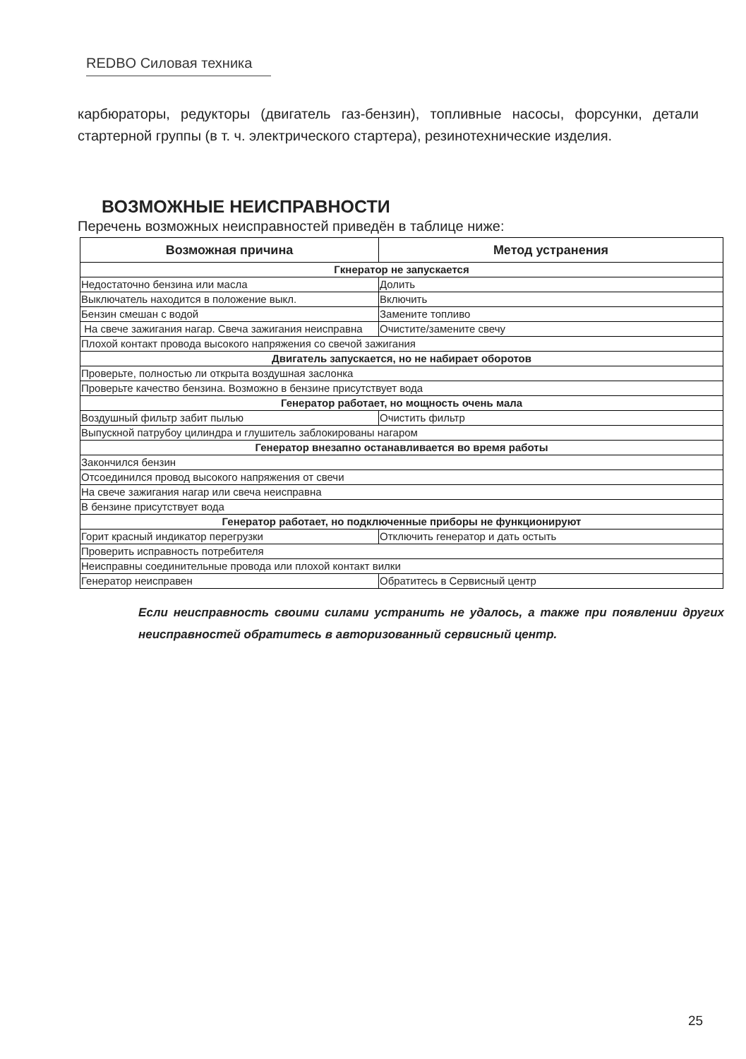REDBO Силовая техника
карбюраторы, редукторы (двигатель газ-бензин), топливные насосы, форсунки, детали стартерной группы (в т. ч. электрического стартера), резинотехнические изделия.
ВОЗМОЖНЫЕ НЕИСПРАВНОСТИ
Перечень возможных неисправностей приведён в таблице ниже:
| Возможная причина | Метод устранения |
| --- | --- |
| Гкнератор не запускается | |
| Недостаточно бензина или масла | Долить |
| Выключатель находится в положение выкл. | Включить |
| Бензин смешан с водой | Замените топливо |
| На свече зажигания нагар. Свеча зажигания неисправна | Очистите/замените свечу |
| Плохой контакт провода высокого напряжения со свечой зажигания | |
| Двигатель запускается, но не набирает оборотов | |
| Проверьте, полностью ли открыта воздушная заслонка | |
| Проверьте качество бензина. Возможно в бензине присутствует вода | |
| Генератор работает, но мощность очень мала | |
| Воздушный фильтр забит пылью | Очистить фильтр |
| Выпускной патрубоу цилиндра и глушитель заблокированы нагаром | |
| Генератор внезапно останавливается во время работы | |
| Закончился бензин | |
| Отсоединился провод высокого напряжения от свечи | |
| На свече зажигания нагар или свеча неисправна | |
| В бензине присутствует вода | |
| Генератор работает, но подключенные приборы не функционируют | |
| Горит красный индикатор перегрузки | Отключить генератор и дать остыть |
| Проверить исправность потребителя | |
| Неисправны соединительные провода или плохой контакт вилки | |
| Генератор неисправен | Обратитесь в Сервисный центр |
Если неисправность своими силами устранить не удалось, а также при появлении других неисправностей обратитесь в авторизованный сервисный центр.
25